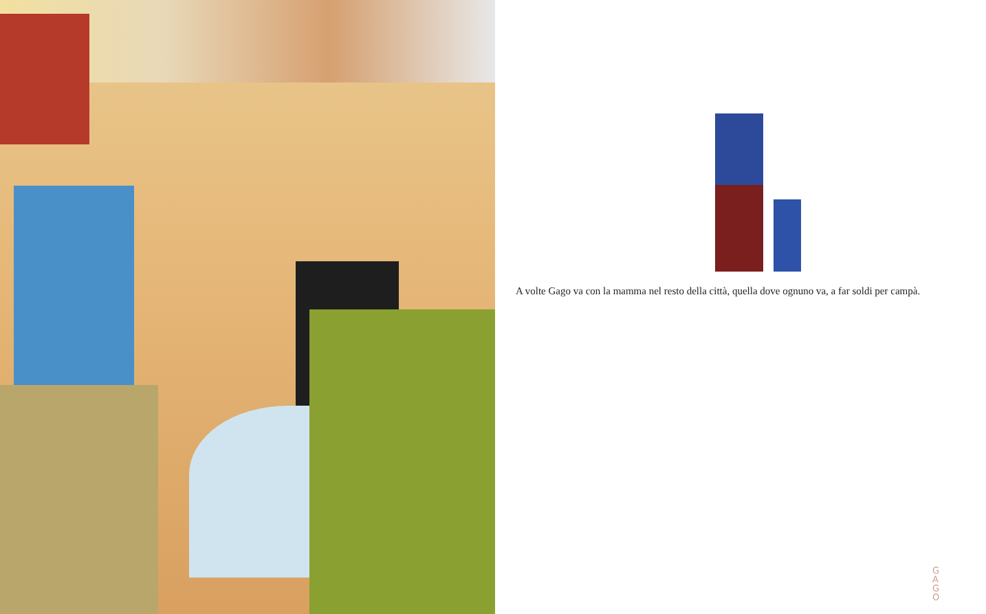A volte Gago va con la mamma nel resto della città, quella dove ognuno va, a far soldi per campà.
G A G O